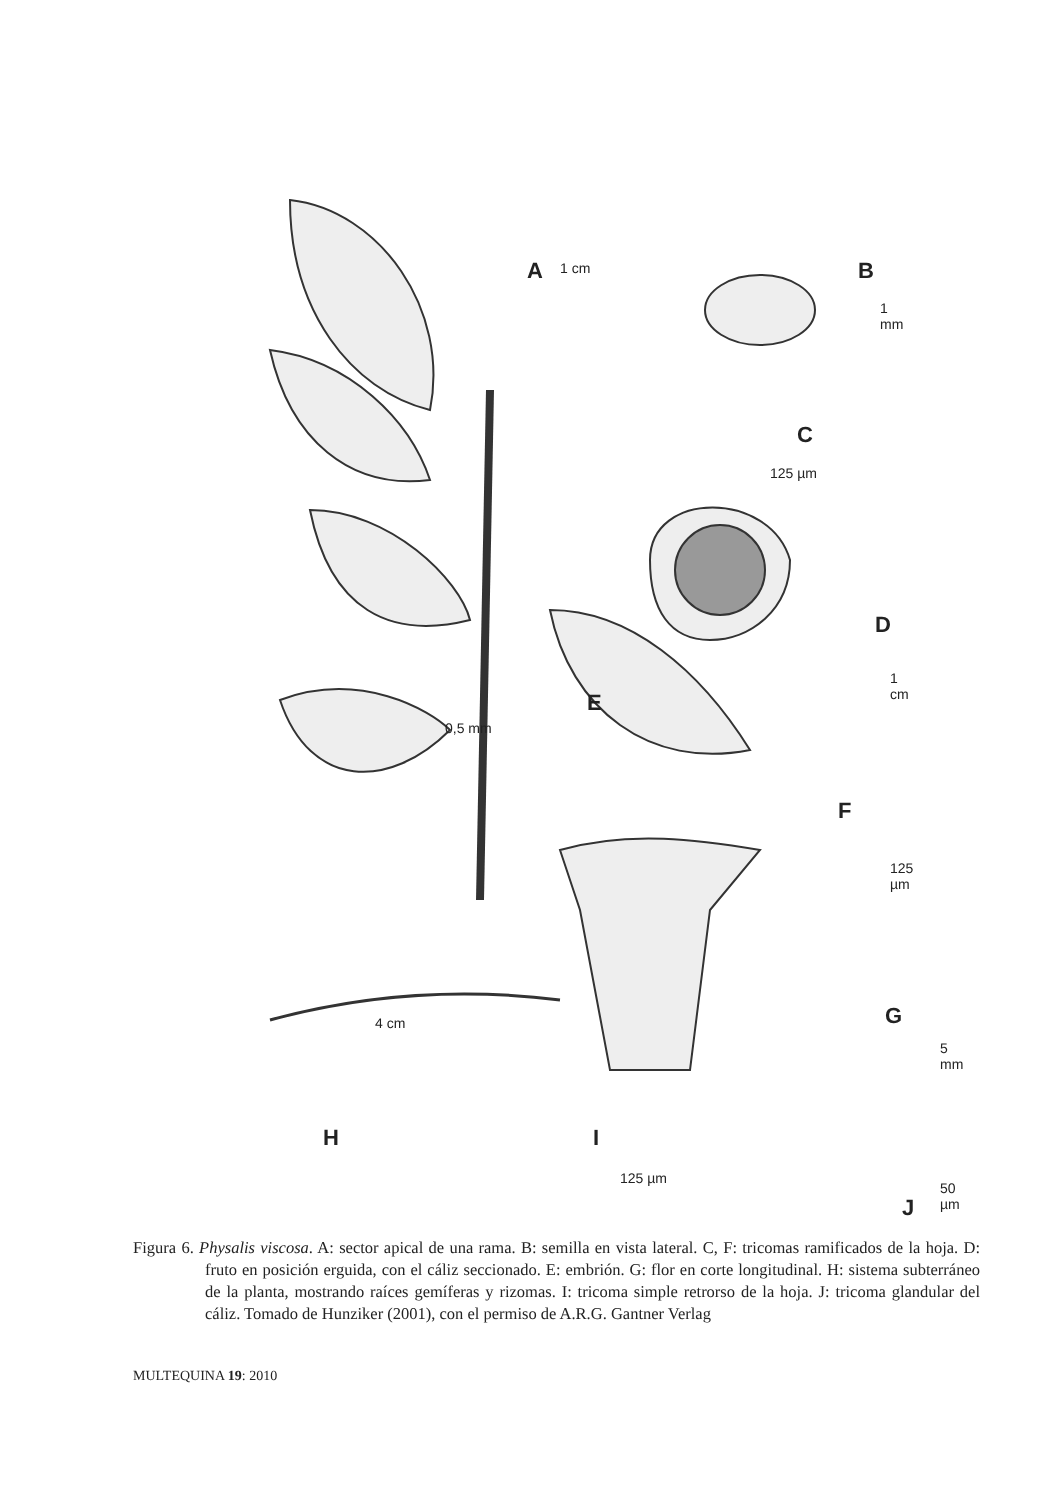A 1 cm B
1 mm
C
125 µm
D
1 cm
E
0,5 mm
F
125 µm
G
5 mm
H
4 cm
I
125 µm
J
50 µm
Figura 6. Physalis viscosa. A: sector apical de una rama. B: semilla en vista lateral. C, F: tricomas ramificados de la hoja. D: fruto en posición erguida, con el cáliz seccionado. E: embrión. G: flor en corte longitudinal. H: sistema subterráneo de la planta, mostrando raíces gemíferas y rizomas. I: tricoma simple retrorso de la hoja. J: tricoma glandular del cáliz. Tomado de Hunziker (2001), con el permiso de A.R.G. Gantner Verlag
MULTEQUINA 19: 2010